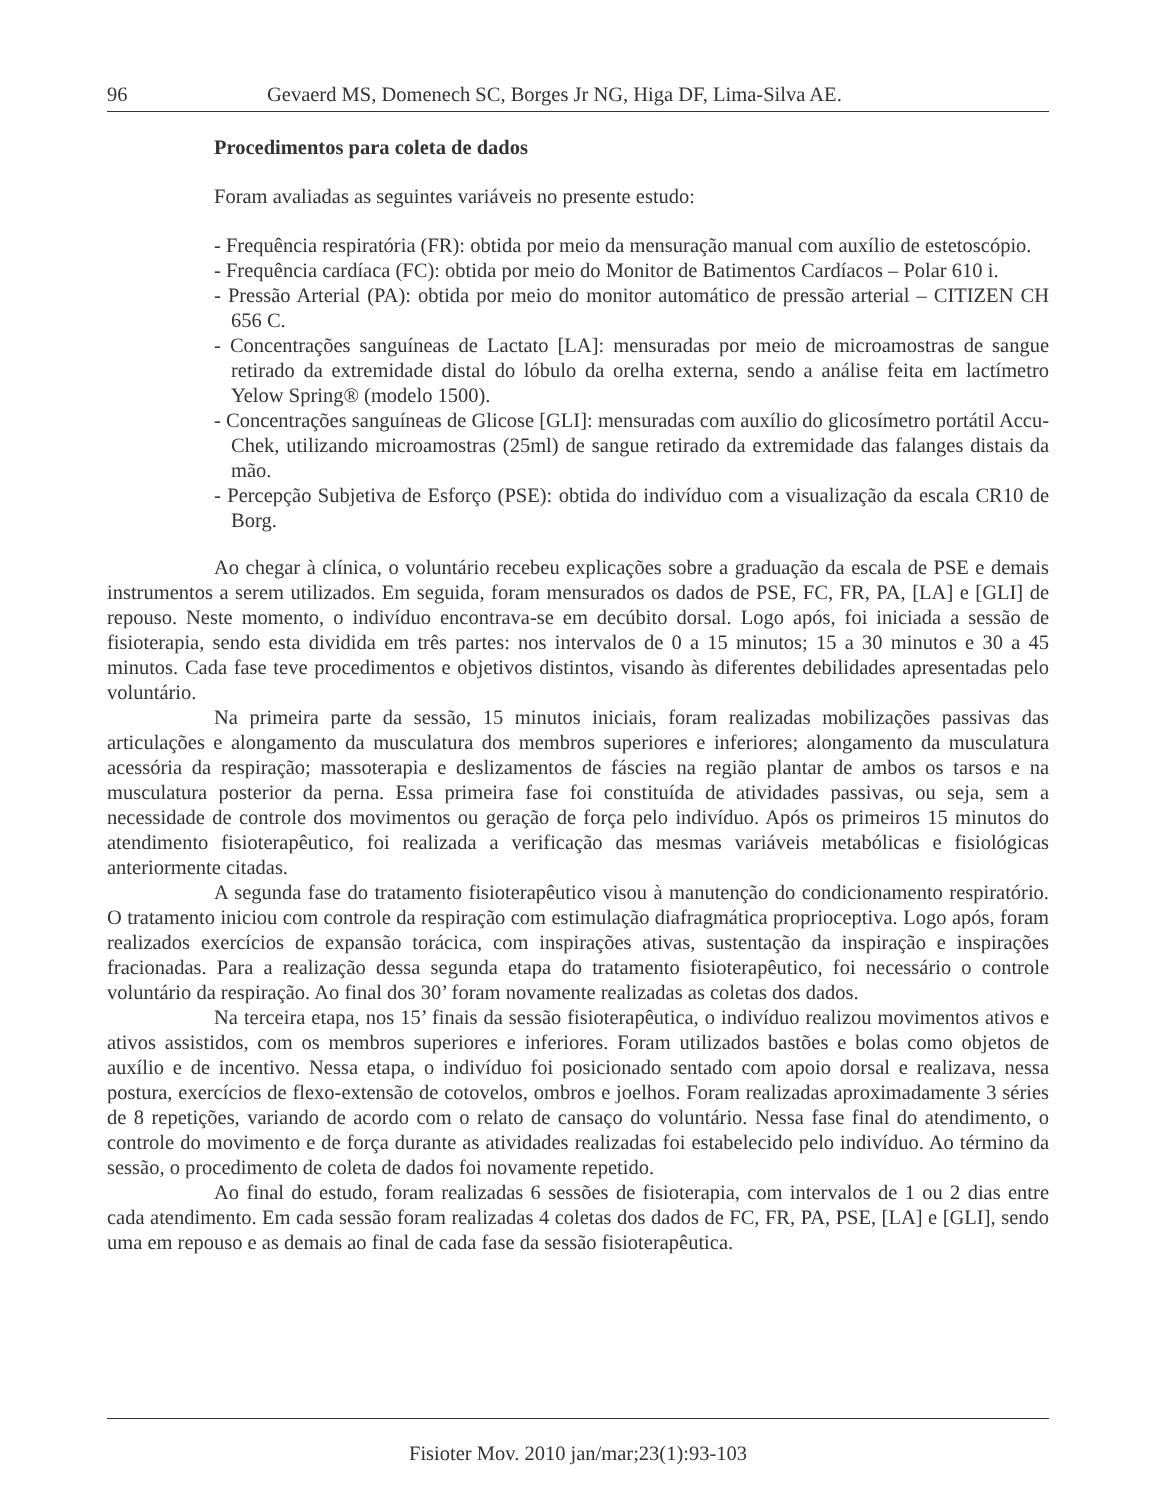96 Gevaerd MS, Domenech SC, Borges Jr NG, Higa DF, Lima-Silva AE.
Procedimentos para coleta de dados
Foram avaliadas as seguintes variáveis no presente estudo:
- Frequência respiratória (FR): obtida por meio da mensuração manual com auxílio de estetoscópio.
- Frequência cardíaca (FC): obtida por meio do Monitor de Batimentos Cardíacos – Polar 610 i.
- Pressão Arterial (PA): obtida por meio do monitor automático de pressão arterial – CITIZEN CH 656 C.
- Concentrações sanguíneas de Lactato [LA]: mensuradas por meio de microamostras de sangue retirado da extremidade distal do lóbulo da orelha externa, sendo a análise feita em lactímetro Yelow Spring® (modelo 1500).
- Concentrações sanguíneas de Glicose [GLI]: mensuradas com auxílio do glicosímetro portátil Accu-Chek, utilizando microamostras (25ml) de sangue retirado da extremidade das falanges distais da mão.
- Percepção Subjetiva de Esforço (PSE): obtida do indivíduo com a visualização da escala CR10 de Borg.
Ao chegar à clínica, o voluntário recebeu explicações sobre a graduação da escala de PSE e demais instrumentos a serem utilizados. Em seguida, foram mensurados os dados de PSE, FC, FR, PA, [LA] e [GLI] de repouso. Neste momento, o indivíduo encontrava-se em decúbito dorsal. Logo após, foi iniciada a sessão de fisioterapia, sendo esta dividida em três partes: nos intervalos de 0 a 15 minutos; 15 a 30 minutos e 30 a 45 minutos. Cada fase teve procedimentos e objetivos distintos, visando às diferentes debilidades apresentadas pelo voluntário.
Na primeira parte da sessão, 15 minutos iniciais, foram realizadas mobilizações passivas das articulações e alongamento da musculatura dos membros superiores e inferiores; alongamento da musculatura acessória da respiração; massoterapia e deslizamentos de fáscies na região plantar de ambos os tarsos e na musculatura posterior da perna. Essa primeira fase foi constituída de atividades passivas, ou seja, sem a necessidade de controle dos movimentos ou geração de força pelo indivíduo. Após os primeiros 15 minutos do atendimento fisioterapêutico, foi realizada a verificação das mesmas variáveis metabólicas e fisiológicas anteriormente citadas.
A segunda fase do tratamento fisioterapêutico visou à manutenção do condicionamento respiratório. O tratamento iniciou com controle da respiração com estimulação diafragmática proprioceptiva. Logo após, foram realizados exercícios de expansão torácica, com inspirações ativas, sustentação da inspiração e inspirações fracionadas. Para a realização dessa segunda etapa do tratamento fisioterapêutico, foi necessário o controle voluntário da respiração. Ao final dos 30’ foram novamente realizadas as coletas dos dados.
Na terceira etapa, nos 15’ finais da sessão fisioterapêutica, o indivíduo realizou movimentos ativos e ativos assistidos, com os membros superiores e inferiores. Foram utilizados bastões e bolas como objetos de auxílio e de incentivo. Nessa etapa, o indivíduo foi posicionado sentado com apoio dorsal e realizava, nessa postura, exercícios de flexo-extensão de cotovelos, ombros e joelhos. Foram realizadas aproximadamente 3 séries de 8 repetições, variando de acordo com o relato de cansaço do voluntário. Nessa fase final do atendimento, o controle do movimento e de força durante as atividades realizadas foi estabelecido pelo indivíduo. Ao término da sessão, o procedimento de coleta de dados foi novamente repetido.
Ao final do estudo, foram realizadas 6 sessões de fisioterapia, com intervalos de 1 ou 2 dias entre cada atendimento. Em cada sessão foram realizadas 4 coletas dos dados de FC, FR, PA, PSE, [LA] e [GLI], sendo uma em repouso e as demais ao final de cada fase da sessão fisioterapêutica.
Fisioter Mov. 2010 jan/mar;23(1):93-103